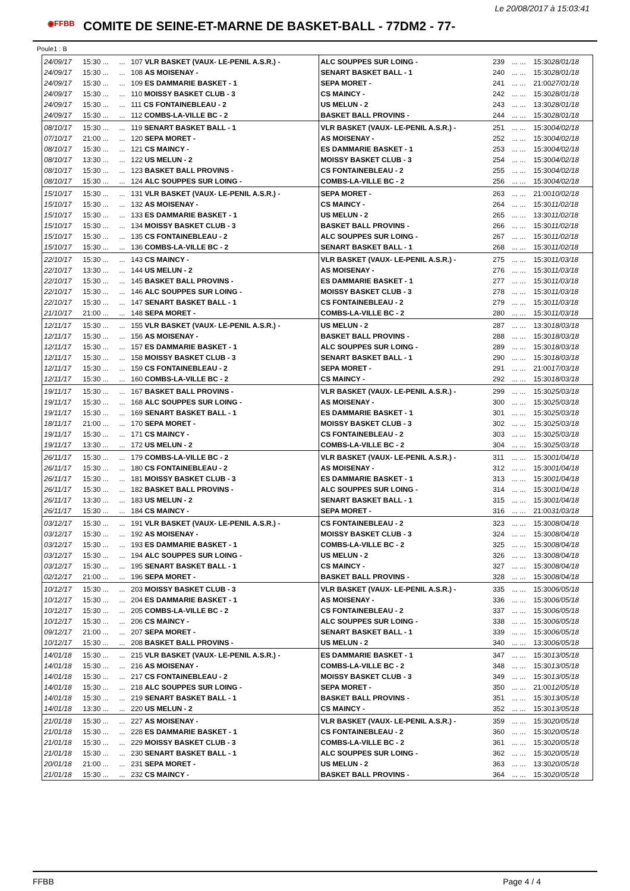Le 20/08/2017 à 15:03:41
◉FFBB
COMITE DE SEINE-ET-MARNE DE BASKET-BALL - 77DM2 - 77-
Poule1 : B
| 24/09/17 | 15:30 ... | ... | 107 VLR BASKET (VAUX- LE-PENIL A.S.R.) - | ALC SOUPPES SUR LOING - | 239 | ... ... | 15:30 28/01/18 |
| 24/09/17 | 15:30 ... | ... | 108 AS MOISENAY - | SENART BASKET BALL - 1 | 240 | ... ... | 15:30 28/01/18 |
| 24/09/17 | 15:30 ... | ... | 109 ES DAMMARIE BASKET - 1 | SEPA MORET - | 241 | ... ... | 21:00 27/01/18 |
| 24/09/17 | 15:30 ... | ... | 110 MOISSY BASKET CLUB - 3 | CS MAINCY - | 242 | ... ... | 15:30 28/01/18 |
| 24/09/17 | 15:30 ... | ... | 111 CS FONTAINEBLEAU - 2 | US MELUN - 2 | 243 | ... ... | 13:30 28/01/18 |
| 24/09/17 | 15:30 ... | ... | 112 COMBS-LA-VILLE BC - 2 | BASKET BALL PROVINS - | 244 | ... ... | 15:30 28/01/18 |
| 08/10/17 | 15:30 ... | ... | 119 SENART BASKET BALL - 1 | VLR BASKET (VAUX- LE-PENIL A.S.R.) - | 251 | ... ... | 15:30 04/02/18 |
| 07/10/17 | 21:00 ... | ... | 120 SEPA MORET - | AS MOISENAY - | 252 | ... ... | 15:30 04/02/18 |
| 08/10/17 | 15:30 ... | ... | 121 CS MAINCY - | ES DAMMARIE BASKET - 1 | 253 | ... ... | 15:30 04/02/18 |
| 08/10/17 | 13:30 ... | ... | 122 US MELUN - 2 | MOISSY BASKET CLUB - 3 | 254 | ... ... | 15:30 04/02/18 |
| 08/10/17 | 15:30 ... | ... | 123 BASKET BALL PROVINS - | CS FONTAINEBLEAU - 2 | 255 | ... ... | 15:30 04/02/18 |
| 08/10/17 | 15:30 ... | ... | 124 ALC SOUPPES SUR LOING - | COMBS-LA-VILLE BC - 2 | 256 | ... ... | 15:30 04/02/18 |
| 15/10/17 | 15:30 ... | ... | 131 VLR BASKET (VAUX- LE-PENIL A.S.R.) - | SEPA MORET - | 263 | ... ... | 21:00 10/02/18 |
| 15/10/17 | 15:30 ... | ... | 132 AS MOISENAY - | CS MAINCY - | 264 | ... ... | 15:30 11/02/18 |
| 15/10/17 | 15:30 ... | ... | 133 ES DAMMARIE BASKET - 1 | US MELUN - 2 | 265 | ... ... | 13:30 11/02/18 |
| 15/10/17 | 15:30 ... | ... | 134 MOISSY BASKET CLUB - 3 | BASKET BALL PROVINS - | 266 | ... ... | 15:30 11/02/18 |
| 15/10/17 | 15:30 ... | ... | 135 CS FONTAINEBLEAU - 2 | ALC SOUPPES SUR LOING - | 267 | ... ... | 15:30 11/02/18 |
| 15/10/17 | 15:30 ... | ... | 136 COMBS-LA-VILLE BC - 2 | SENART BASKET BALL - 1 | 268 | ... ... | 15:30 11/02/18 |
| 22/10/17 | 15:30 ... | ... | 143 CS MAINCY - | VLR BASKET (VAUX- LE-PENIL A.S.R.) - | 275 | ... ... | 15:30 11/03/18 |
| 22/10/17 | 13:30 ... | ... | 144 US MELUN - 2 | AS MOISENAY - | 276 | ... ... | 15:30 11/03/18 |
| 22/10/17 | 15:30 ... | ... | 145 BASKET BALL PROVINS - | ES DAMMARIE BASKET - 1 | 277 | ... ... | 15:30 11/03/18 |
| 22/10/17 | 15:30 ... | ... | 146 ALC SOUPPES SUR LOING - | MOISSY BASKET CLUB - 3 | 278 | ... ... | 15:30 11/03/18 |
| 22/10/17 | 15:30 ... | ... | 147 SENART BASKET BALL - 1 | CS FONTAINEBLEAU - 2 | 279 | ... ... | 15:30 11/03/18 |
| 21/10/17 | 21:00 ... | ... | 148 SEPA MORET - | COMBS-LA-VILLE BC - 2 | 280 | ... ... | 15:30 11/03/18 |
| 12/11/17 | 15:30 ... | ... | 155 VLR BASKET (VAUX- LE-PENIL A.S.R.) - | US MELUN - 2 | 287 | ... ... | 13:30 18/03/18 |
| 12/11/17 | 15:30 ... | ... | 156 AS MOISENAY - | BASKET BALL PROVINS - | 288 | ... ... | 15:30 18/03/18 |
| 12/11/17 | 15:30 ... | ... | 157 ES DAMMARIE BASKET - 1 | ALC SOUPPES SUR LOING - | 289 | ... ... | 15:30 18/03/18 |
| 12/11/17 | 15:30 ... | ... | 158 MOISSY BASKET CLUB - 3 | SENART BASKET BALL - 1 | 290 | ... ... | 15:30 18/03/18 |
| 12/11/17 | 15:30 ... | ... | 159 CS FONTAINEBLEAU - 2 | SEPA MORET - | 291 | ... ... | 21:00 17/03/18 |
| 12/11/17 | 15:30 ... | ... | 160 COMBS-LA-VILLE BC - 2 | CS MAINCY - | 292 | ... ... | 15:30 18/03/18 |
| 19/11/17 | 15:30 ... | ... | 167 BASKET BALL PROVINS - | VLR BASKET (VAUX- LE-PENIL A.S.R.) - | 299 | ... ... | 15:30 25/03/18 |
| 19/11/17 | 15:30 ... | ... | 168 ALC SOUPPES SUR LOING - | AS MOISENAY - | 300 | ... ... | 15:30 25/03/18 |
| 19/11/17 | 15:30 ... | ... | 169 SENART BASKET BALL - 1 | ES DAMMARIE BASKET - 1 | 301 | ... ... | 15:30 25/03/18 |
| 18/11/17 | 21:00 ... | ... | 170 SEPA MORET - | MOISSY BASKET CLUB - 3 | 302 | ... ... | 15:30 25/03/18 |
| 19/11/17 | 15:30 ... | ... | 171 CS MAINCY - | CS FONTAINEBLEAU - 2 | 303 | ... ... | 15:30 25/03/18 |
| 19/11/17 | 13:30 ... | ... | 172 US MELUN - 2 | COMBS-LA-VILLE BC - 2 | 304 | ... ... | 15:30 25/03/18 |
| 26/11/17 | 15:30 ... | ... | 179 COMBS-LA-VILLE BC - 2 | VLR BASKET (VAUX- LE-PENIL A.S.R.) - | 311 | ... ... | 15:30 01/04/18 |
| 26/11/17 | 15:30 ... | ... | 180 CS FONTAINEBLEAU - 2 | AS MOISENAY - | 312 | ... ... | 15:30 01/04/18 |
| 26/11/17 | 15:30 ... | ... | 181 MOISSY BASKET CLUB - 3 | ES DAMMARIE BASKET - 1 | 313 | ... ... | 15:30 01/04/18 |
| 26/11/17 | 15:30 ... | ... | 182 BASKET BALL PROVINS - | ALC SOUPPES SUR LOING - | 314 | ... ... | 15:30 01/04/18 |
| 26/11/17 | 13:30 ... | ... | 183 US MELUN - 2 | SENART BASKET BALL - 1 | 315 | ... ... | 15:30 01/04/18 |
| 26/11/17 | 15:30 ... | ... | 184 CS MAINCY - | SEPA MORET - | 316 | ... ... | 21:00 31/03/18 |
| 03/12/17 | 15:30 ... | ... | 191 VLR BASKET (VAUX- LE-PENIL A.S.R.) - | CS FONTAINEBLEAU - 2 | 323 | ... ... | 15:30 08/04/18 |
| 03/12/17 | 15:30 ... | ... | 192 AS MOISENAY - | MOISSY BASKET CLUB - 3 | 324 | ... ... | 15:30 08/04/18 |
| 03/12/17 | 15:30 ... | ... | 193 ES DAMMARIE BASKET - 1 | COMBS-LA-VILLE BC - 2 | 325 | ... ... | 15:30 08/04/18 |
| 03/12/17 | 15:30 ... | ... | 194 ALC SOUPPES SUR LOING - | US MELUN - 2 | 326 | ... ... | 13:30 08/04/18 |
| 03/12/17 | 15:30 ... | ... | 195 SENART BASKET BALL - 1 | CS MAINCY - | 327 | ... ... | 15:30 08/04/18 |
| 02/12/17 | 21:00 ... | ... | 196 SEPA MORET - | BASKET BALL PROVINS - | 328 | ... ... | 15:30 08/04/18 |
| 10/12/17 | 15:30 ... | ... | 203 MOISSY BASKET CLUB - 3 | VLR BASKET (VAUX- LE-PENIL A.S.R.) - | 335 | ... ... | 15:30 06/05/18 |
| 10/12/17 | 15:30 ... | ... | 204 ES DAMMARIE BASKET - 1 | AS MOISENAY - | 336 | ... ... | 15:30 06/05/18 |
| 10/12/17 | 15:30 ... | ... | 205 COMBS-LA-VILLE BC - 2 | CS FONTAINEBLEAU - 2 | 337 | ... ... | 15:30 06/05/18 |
| 10/12/17 | 15:30 ... | ... | 206 CS MAINCY - | ALC SOUPPES SUR LOING - | 338 | ... ... | 15:30 06/05/18 |
| 09/12/17 | 21:00 ... | ... | 207 SEPA MORET - | SENART BASKET BALL - 1 | 339 | ... ... | 15:30 06/05/18 |
| 10/12/17 | 15:30 ... | ... | 208 BASKET BALL PROVINS - | US MELUN - 2 | 340 | ... ... | 13:30 06/05/18 |
| 14/01/18 | 15:30 ... | ... | 215 VLR BASKET (VAUX- LE-PENIL A.S.R.) - | ES DAMMARIE BASKET - 1 | 347 | ... ... | 15:30 13/05/18 |
| 14/01/18 | 15:30 ... | ... | 216 AS MOISENAY - | COMBS-LA-VILLE BC - 2 | 348 | ... ... | 15:30 13/05/18 |
| 14/01/18 | 15:30 ... | ... | 217 CS FONTAINEBLEAU - 2 | MOISSY BASKET CLUB - 3 | 349 | ... ... | 15:30 13/05/18 |
| 14/01/18 | 15:30 ... | ... | 218 ALC SOUPPES SUR LOING - | SEPA MORET - | 350 | ... ... | 21:00 12/05/18 |
| 14/01/18 | 15:30 ... | ... | 219 SENART BASKET BALL - 1 | BASKET BALL PROVINS - | 351 | ... ... | 15:30 13/05/18 |
| 14/01/18 | 13:30 ... | ... | 220 US MELUN - 2 | CS MAINCY - | 352 | ... ... | 15:30 13/05/18 |
| 21/01/18 | 15:30 ... | ... | 227 AS MOISENAY - | VLR BASKET (VAUX- LE-PENIL A.S.R.) - | 359 | ... ... | 15:30 20/05/18 |
| 21/01/18 | 15:30 ... | ... | 228 ES DAMMARIE BASKET - 1 | CS FONTAINEBLEAU - 2 | 360 | ... ... | 15:30 20/05/18 |
| 21/01/18 | 15:30 ... | ... | 229 MOISSY BASKET CLUB - 3 | COMBS-LA-VILLE BC - 2 | 361 | ... ... | 15:30 20/05/18 |
| 21/01/18 | 15:30 ... | ... | 230 SENART BASKET BALL - 1 | ALC SOUPPES SUR LOING - | 362 | ... ... | 15:30 20/05/18 |
| 20/01/18 | 21:00 ... | ... | 231 SEPA MORET - | US MELUN - 2 | 363 | ... ... | 13:30 20/05/18 |
| 21/01/18 | 15:30 ... | ... | 232 CS MAINCY - | BASKET BALL PROVINS - | 364 | ... ... | 15:30 20/05/18 |
FFBB Page 4 / 4